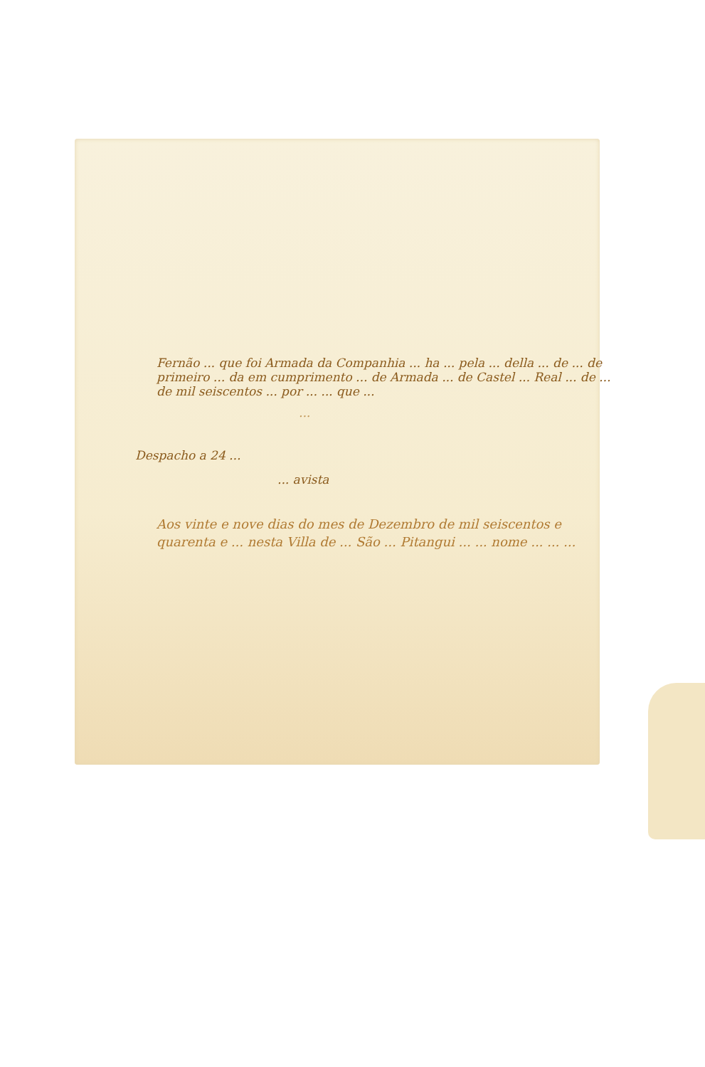Fernão ... que foi Armada da Companhia ... ha ... pela ... della ... de ... de primeiro ... da em cumprimento ... de Armada ... de Castel ... Real ... de ... de mil seiscentos ... por ... ... que ...
...
Despacho a 24 ...
... avista
Aos vinte e nove dias do mes de Dezembro de mil seiscentos e quarenta e ... nesta Villa de ... São ... Pitangui ... ... nome ... ... ...